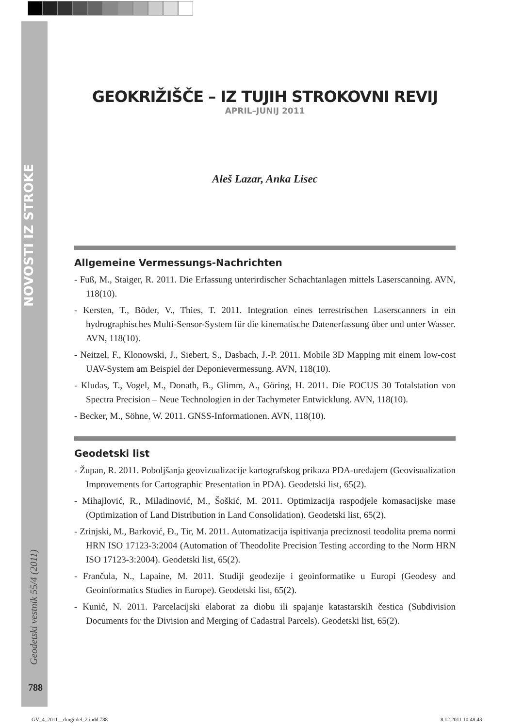NOVOSTI IZ STROKE
GEOKRIŽIŠČE – IZ TUJIH STROKOVNI REVIJ
APRIL–JUNIJ 2011
Aleš Lazar, Anka Lisec
Allgemeine Vermessungs-Nachrichten
- Fuß, M., Staiger, R. 2011. Die Erfassung unterirdischer Schachtanlagen mittels Laserscanning. AVN, 118(10).
- Kersten, T., Böder, V., Thies, T. 2011. Integration eines terrestrischen Laserscanners in ein hydrographisches Multi-Sensor-System für die kinematische Datenerfassung über und unter Wasser. AVN, 118(10).
- Neitzel, F., Klonowski, J., Siebert, S., Dasbach, J.-P. 2011. Mobile 3D Mapping mit einem low-cost UAV-System am Beispiel der Deponievermessung. AVN, 118(10).
- Kludas, T., Vogel, M., Donath, B., Glimm, A., Göring, H. 2011. Die FOCUS 30 Totalstation von Spectra Precision – Neue Technologien in der Tachymeter Entwicklung. AVN, 118(10).
- Becker, M., Söhne, W. 2011. GNSS-Informationen. AVN, 118(10).
Geodetski list
- Župan, R. 2011. Poboljšanja geovizualizacije kartografskog prikaza PDA-uređajem (Geovisualization Improvements for Cartographic Presentation in PDA). Geodetski list, 65(2).
- Mihajlović, R., Miladinović, M., Šoškić, M. 2011. Optimizacija raspodjele komasacijske mase (Optimization of Land Distribution in Land Consolidation). Geodetski list, 65(2).
- Zrinjski, M., Barković, Đ., Tir, M. 2011. Automatizacija ispitivanja preciznosti teodolita prema normi HRN ISO 17123-3:2004 (Automation of Theodolite Precision Testing according to the Norm HRN ISO 17123-3:2004). Geodetski list, 65(2).
- Frančula, N., Lapaine, M. 2011. Studiji geodezije i geoinformatike u Europi (Geodesy and Geoinformatics Studies in Europe). Geodetski list, 65(2).
- Kunić, N. 2011. Parcelacijski elaborat za diobu ili spajanje katastarskih čestica (Subdivision Documents for the Division and Merging of Cadastral Parcels). Geodetski list, 65(2).
Geodetski vestnik 55/4 (2011)
788
GV_4_2011__drugi del_2.indd 788
8.12.2011 10:48:43